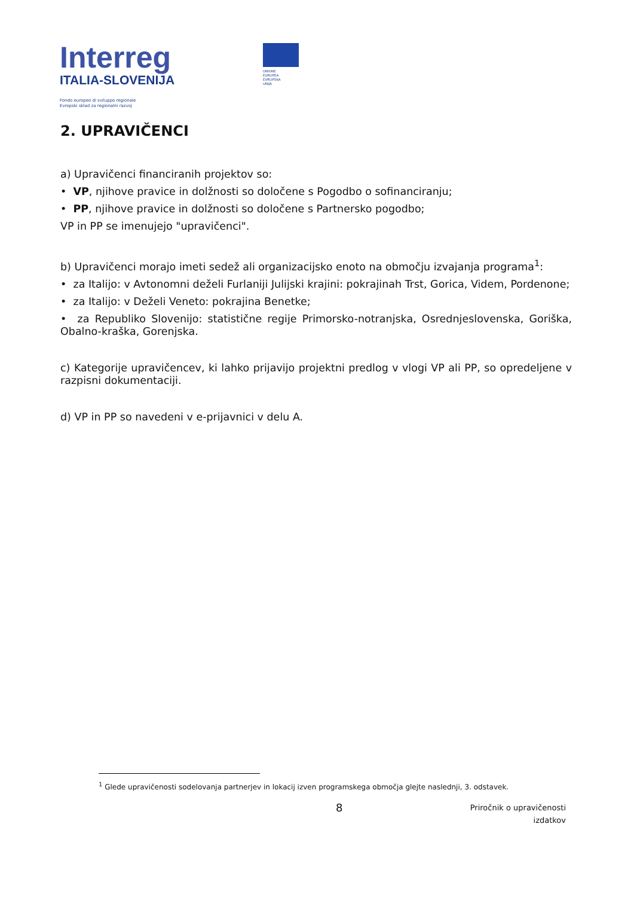Interreg
ITALIA-SLOVENIJA
Fondo europeo di sviluppo regionale
Evropski sklad za regionalni razvoj
UNIONE EUROPEA
EVROPSKA UNIJA
2. UPRAVIČENCI
a) Upravičenci financiranih projektov so:
• VP, njihove pravice in dolžnosti so določene s Pogodbo o sofinanciranju;
• PP, njihove pravice in dolžnosti so določene s Partnersko pogodbo;
VP in PP se imenujejo "upravičenci".
b) Upravičenci morajo imeti sedež ali organizacijsko enoto na območju izvajanja programa<sup>1</sup>:
• za Italijo: v Avtonomni deželi Furlaniji Julijski krajini: pokrajinah Trst, Gorica, Videm, Pordenone;
• za Italijo: v Deželi Veneto: pokrajina Benetke;
• za Republiko Slovenijo: statistične regije Primorsko-notranjska, Osrednjeslovenska, Goriška, Obalno-kraška, Gorenjska.
c) Kategorije upravičencev, ki lahko prijavijo projektni predlog v vlogi VP ali PP, so opredeljene v razpisni dokumentaciji.
d) VP in PP so navedeni v e-prijavnici v delu A.
<sup>1</sup> Glede upravičenosti sodelovanja partnerjev in lokacij izven programskega območja glejte naslednji, 3. odstavek.
8
Priročnik o upravičenosti
izdatkov